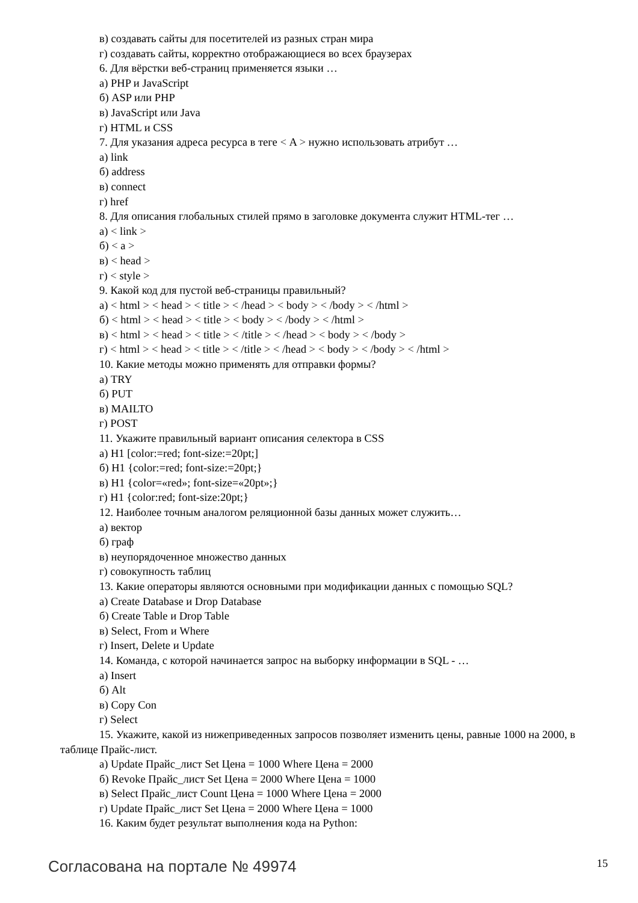в) создавать сайты для посетителей из разных стран мира
г) создавать сайты, корректно отображающиеся во всех браузерах
6. Для вёрстки веб-страниц применяется языки …
а) PHP и JavaScript
б) ASP или PHP
в) JavaScript или Java
г) HTML и CSS
7. Для указания адреса ресурса в теге < A > нужно использовать атрибут …
а) link
б) address
в) connect
г) href
8. Для описания глобальных стилей прямо в заголовке документа служит HTML-тег …
а) < link >
б) < a >
в) < head >
г) < style >
9. Какой код для пустой веб-страницы правильный?
а) < html > < head > < title > < /head > < body > < /body > < /html >
б) < html > < head > < title > < body > < /body > < /html >
в) < html > < head > < title > < /title > < /head > < body > < /body >
г) < html > < head > < title > < /title > < /head > < body > < /body > < /html >
10. Какие методы можно применять для отправки формы?
а) TRY
б) PUT
в) MAILTO
г) POST
11. Укажите правильный вариант описания селектора в CSS
а) H1 [color:=red; font-size:=20pt;]
б) H1 {color:=red; font-size:=20pt;}
в) H1 {color=«red»; font-size=«20pt»;}
г) H1 {color:red; font-size:20pt;}
12. Наиболее точным аналогом реляционной базы данных может служить…
а) вектор
б) граф
в) неупорядоченное множество данных
г) совокупность таблиц
13. Какие операторы являются основными при модификации данных с помощью SQL?
а) Create Database и Drop Database
б) Create Table и Drop Table
в) Select, From и Where
г) Insert, Delete и Update
14. Команда, с которой начинается запрос на выборку информации в SQL - …
а) Insert
б) Alt
в) Copy Con
г) Select
15. Укажите, какой из нижеприведенных запросов позволяет изменить цены, равные 1000 на 2000, в таблице Прайс-лист.
а) Update Прайс_лист Set Цена = 1000 Where Цена = 2000
б) Revoke Прайс_лист Set Цена = 2000 Where Цена = 1000
в) Select Прайс_лист Count Цена = 1000 Where Цена = 2000
г) Update Прайс_лист Set Цена = 2000 Where Цена = 1000
16. Каким будет результат выполнения кода на Python:
Согласована на портале № 49974 15